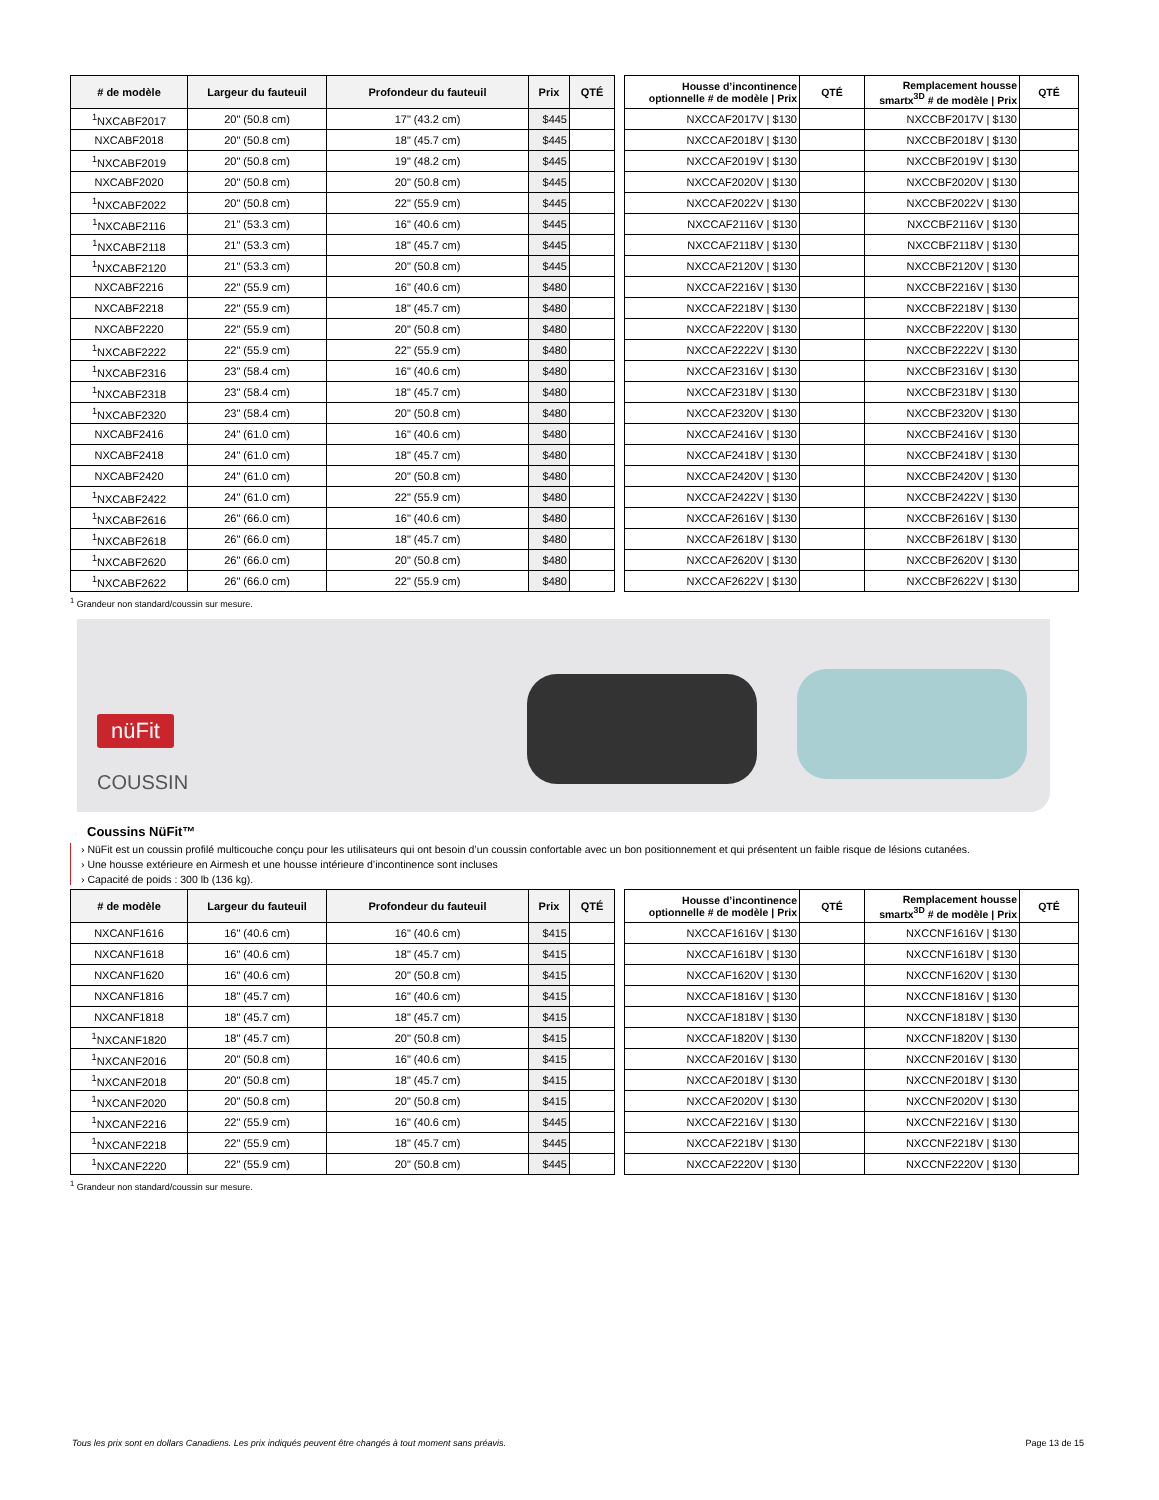| # de modèle | Largeur du fauteuil | Profondeur du fauteuil | Prix | QTÉ |
| --- | --- | --- | --- | --- |
| <sup>1</sup> NXCABF2017 | 20" (50.8 cm) | 17" (43.2 cm) | $445 | |
| NXCABF2018 | 20" (50.8 cm) | 18" (45.7 cm) | $445 | |
| <sup>1</sup> NXCABF2019 | 20" (50.8 cm) | 19" (48.2 cm) | $445 | |
| NXCABF2020 | 20" (50.8 cm) | 20" (50.8 cm) | $445 | |
| <sup>1</sup> NXCABF2022 | 20" (50.8 cm) | 22" (55.9 cm) | $445 | |
| <sup>1</sup> NXCABF2116 | 21" (53.3 cm) | 16" (40.6 cm) | $445 | |
| <sup>1</sup> NXCABF2118 | 21" (53.3 cm) | 18" (45.7 cm) | $445 | |
| <sup>1</sup> NXCABF2120 | 21" (53.3 cm) | 20" (50.8 cm) | $445 | |
| NXCABF2216 | 22" (55.9 cm) | 16" (40.6 cm) | $480 | |
| NXCABF2218 | 22" (55.9 cm) | 18" (45.7 cm) | $480 | |
| NXCABF2220 | 22" (55.9 cm) | 20" (50.8 cm) | $480 | |
| <sup>1</sup> NXCABF2222 | 22" (55.9 cm) | 22" (55.9 cm) | $480 | |
| <sup>1</sup> NXCABF2316 | 23" (58.4 cm) | 16" (40.6 cm) | $480 | |
| <sup>1</sup> NXCABF2318 | 23" (58.4 cm) | 18" (45.7 cm) | $480 | |
| <sup>1</sup> NXCABF2320 | 23" (58.4 cm) | 20" (50.8 cm) | $480 | |
| NXCABF2416 | 24" (61.0 cm) | 16" (40.6 cm) | $480 | |
| NXCABF2418 | 24" (61.0 cm) | 18" (45.7 cm) | $480 | |
| NXCABF2420 | 24" (61.0 cm) | 20" (50.8 cm) | $480 | |
| <sup>1</sup> NXCABF2422 | 24" (61.0 cm) | 22" (55.9 cm) | $480 | |
| <sup>1</sup> NXCABF2616 | 26" (66.0 cm) | 16" (40.6 cm) | $480 | |
| <sup>1</sup> NXCABF2618 | 26" (66.0 cm) | 18" (45.7 cm) | $480 | |
| <sup>1</sup> NXCABF2620 | 26" (66.0 cm) | 20" (50.8 cm) | $480 | |
| <sup>1</sup> NXCABF2622 | 26" (66.0 cm) | 22" (55.9 cm) | $480 | |
| Housse d’incontinence optionnelle # de modèle / Prix | QTÉ | Remplacement housse smartx<sup>3D</sup> # de modèle / Prix | QTÉ |
| --- | --- | --- | --- |
| NXCCAF2017V / $130 | | NXCCBF2017V / $130 | |
| NXCCAF2018V / $130 | | NXCCBF2018V / $130 | |
| NXCCAF2019V / $130 | | NXCCBF2019V / $130 | |
| NXCCAF2020V / $130 | | NXCCBF2020V / $130 | |
| NXCCAF2022V / $130 | | NXCCBF2022V / $130 | |
| NXCCAF2116V / $130 | | NXCCBF2116V / $130 | |
| NXCCAF2118V / $130 | | NXCCBF2118V / $130 | |
| NXCCAF2120V / $130 | | NXCCBF2120V / $130 | |
| NXCCAF2216V / $130 | | NXCCBF2216V / $130 | |
| NXCCAF2218V / $130 | | NXCCBF2218V / $130 | |
| NXCCAF2220V / $130 | | NXCCBF2220V / $130 | |
| NXCCAF2222V / $130 | | NXCCBF2222V / $130 | |
| NXCCAF2316V / $130 | | NXCCBF2316V / $130 | |
| NXCCAF2318V / $130 | | NXCCBF2318V / $130 | |
| NXCCAF2320V / $130 | | NXCCBF2320V / $130 | |
| NXCCAF2416V / $130 | | NXCCBF2416V / $130 | |
| NXCCAF2418V / $130 | | NXCCBF2418V / $130 | |
| NXCCAF2420V / $130 | | NXCCBF2420V / $130 | |
| NXCCAF2422V / $130 | | NXCCBF2422V / $130 | |
| NXCCAF2616V / $130 | | NXCCBF2616V / $130 | |
| NXCCAF2618V / $130 | | NXCCBF2618V / $130 | |
| NXCCAF2620V / $130 | | NXCCBF2620V / $130 | |
| NXCCAF2622V / $130 | | NXCCBF2622V / $130 | |
<sup>1</sup> Grandeur non standard/coussin sur mesure.
nüFit
COUSSIN
Coussins NüFit™
› NüFit est un coussin profilé multicouche conçu pour les utilisateurs qui ont besoin d’un coussin confortable avec un bon positionnement et qui présentent un faible risque de lésions cutanées.
› Une housse extérieure en Airmesh et une housse intérieure d’incontinence sont incluses
› Capacité de poids : 300 lb (136 kg).
| # de modèle | Largeur du fauteuil | Profondeur du fauteuil | Prix | QTÉ |
| --- | --- | --- | --- | --- |
| NXCANF1616 | 16" (40.6 cm) | 16" (40.6 cm) | $415 | |
| NXCANF1618 | 16" (40.6 cm) | 18" (45.7 cm) | $415 | |
| NXCANF1620 | 16" (40.6 cm) | 20" (50.8 cm) | $415 | |
| NXCANF1816 | 18" (45.7 cm) | 16" (40.6 cm) | $415 | |
| NXCANF1818 | 18" (45.7 cm) | 18" (45.7 cm) | $415 | |
| <sup>1</sup> NXCANF1820 | 18" (45.7 cm) | 20" (50.8 cm) | $415 | |
| <sup>1</sup> NXCANF2016 | 20" (50.8 cm) | 16" (40.6 cm) | $415 | |
| <sup>1</sup> NXCANF2018 | 20" (50.8 cm) | 18" (45.7 cm) | $415 | |
| <sup>1</sup> NXCANF2020 | 20" (50.8 cm) | 20" (50.8 cm) | $415 | |
| <sup>1</sup> NXCANF2216 | 22" (55.9 cm) | 16" (40.6 cm) | $445 | |
| <sup>1</sup> NXCANF2218 | 22" (55.9 cm) | 18" (45.7 cm) | $445 | |
| <sup>1</sup> NXCANF2220 | 22" (55.9 cm) | 20" (50.8 cm) | $445 | |
| Housse d’incontinence optionnelle # de modèle / Prix | QTÉ | Remplacement housse smartx<sup>3D</sup> # de modèle / Prix | QTÉ |
| --- | --- | --- | --- |
| NXCCAF1616V / $130 | | NXCCNF1616V / $130 | |
| NXCCAF1618V / $130 | | NXCCNF1618V / $130 | |
| NXCCAF1620V / $130 | | NXCCNF1620V / $130 | |
| NXCCAF1816V / $130 | | NXCCNF1816V / $130 | |
| NXCCAF1818V / $130 | | NXCCNF1818V / $130 | |
| NXCCAF1820V / $130 | | NXCCNF1820V / $130 | |
| NXCCAF2016V / $130 | | NXCCNF2016V / $130 | |
| NXCCAF2018V / $130 | | NXCCNF2018V / $130 | |
| NXCCAF2020V / $130 | | NXCCNF2020V / $130 | |
| NXCCAF2216V / $130 | | NXCCNF2216V / $130 | |
| NXCCAF2218V / $130 | | NXCCNF2218V / $130 | |
| NXCCAF2220V / $130 | | NXCCNF2220V / $130 | |
<sup>1</sup> Grandeur non standard/coussin sur mesure.
Tous les prix sont en dollars Canadiens. Les prix indiqués peuvent être changés à tout moment sans préavis. Page 13 de 15